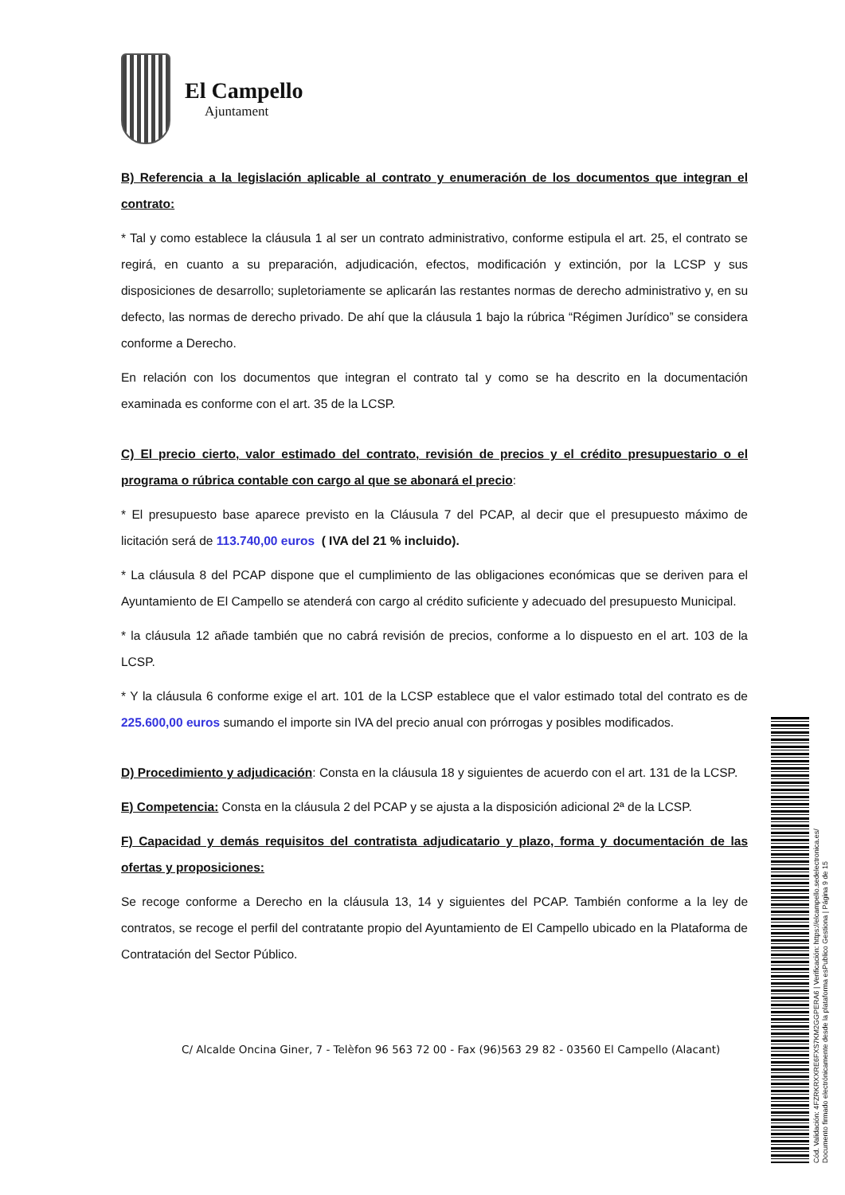El Campello
Ajuntament
B) Referencia a la legislación aplicable al contrato y enumeración de los documentos que integran el contrato:
* Tal y como establece la cláusula 1 al ser un contrato administrativo, conforme estipula el art. 25, el contrato se regirá, en cuanto a su preparación, adjudicación, efectos, modificación y extinción, por la LCSP y sus disposiciones de desarrollo; supletoriamente se aplicarán las restantes normas de derecho administrativo y, en su defecto, las normas de derecho privado. De ahí que la cláusula 1 bajo la rúbrica “Régimen Jurídico” se considera conforme a Derecho.
En relación con los documentos que integran el contrato tal y como se ha descrito en la documentación examinada es conforme con el art. 35 de la LCSP.
C) El precio cierto, valor estimado del contrato, revisión de precios y el crédito presupuestario o el programa o rúbrica contable con cargo al que se abonará el precio:
* El presupuesto base aparece previsto en la Cláusula 7 del PCAP, al decir que el presupuesto máximo de licitación será de 113.740,00 euros ( IVA del 21 % incluido).
* La cláusula 8 del PCAP dispone que el cumplimiento de las obligaciones económicas que se deriven para el Ayuntamiento de El Campello se atenderá con cargo al crédito suficiente y adecuado del presupuesto Municipal.
* la cláusula 12 añade también que no cabrá revisión de precios, conforme a lo dispuesto en el art. 103 de la LCSP.
* Y la cláusula 6 conforme exige el art. 101 de la LCSP establece que el valor estimado total del contrato es de 225.600,00 euros sumando el importe sin IVA del precio anual con prórrogas y posibles modificados.
D) Procedimiento y adjudicación: Consta en la cláusula 18 y siguientes de acuerdo con el art. 131 de la LCSP.
E) Competencia: Consta en la cláusula 2 del PCAP y se ajusta a la disposición adicional 2ª de la LCSP.
F) Capacidad y demás requisitos del contratista adjudicatario y plazo, forma y documentación de las ofertas y proposiciones:
Se recoge conforme a Derecho en la cláusula 13, 14 y siguientes del PCAP. También conforme a la ley de contratos, se recoge el perfil del contratante propio del Ayuntamiento de El Campello ubicado en la Plataforma de Contratación del Sector Público.
C/ Alcalde Oncina Giner, 7 - Telèfon 96 563 72 00 - Fax (96)563 29 82 - 03560 El Campello (Alacant)
Cód. Validación: 4FZRKRXXRE6FXS7KM2GGPERA6 | Verificación: https://elcampello.sedelectronica.es/
Documento firmado electrónicamente desde la plataforma esPublico Gestiona | Página 9 de 15